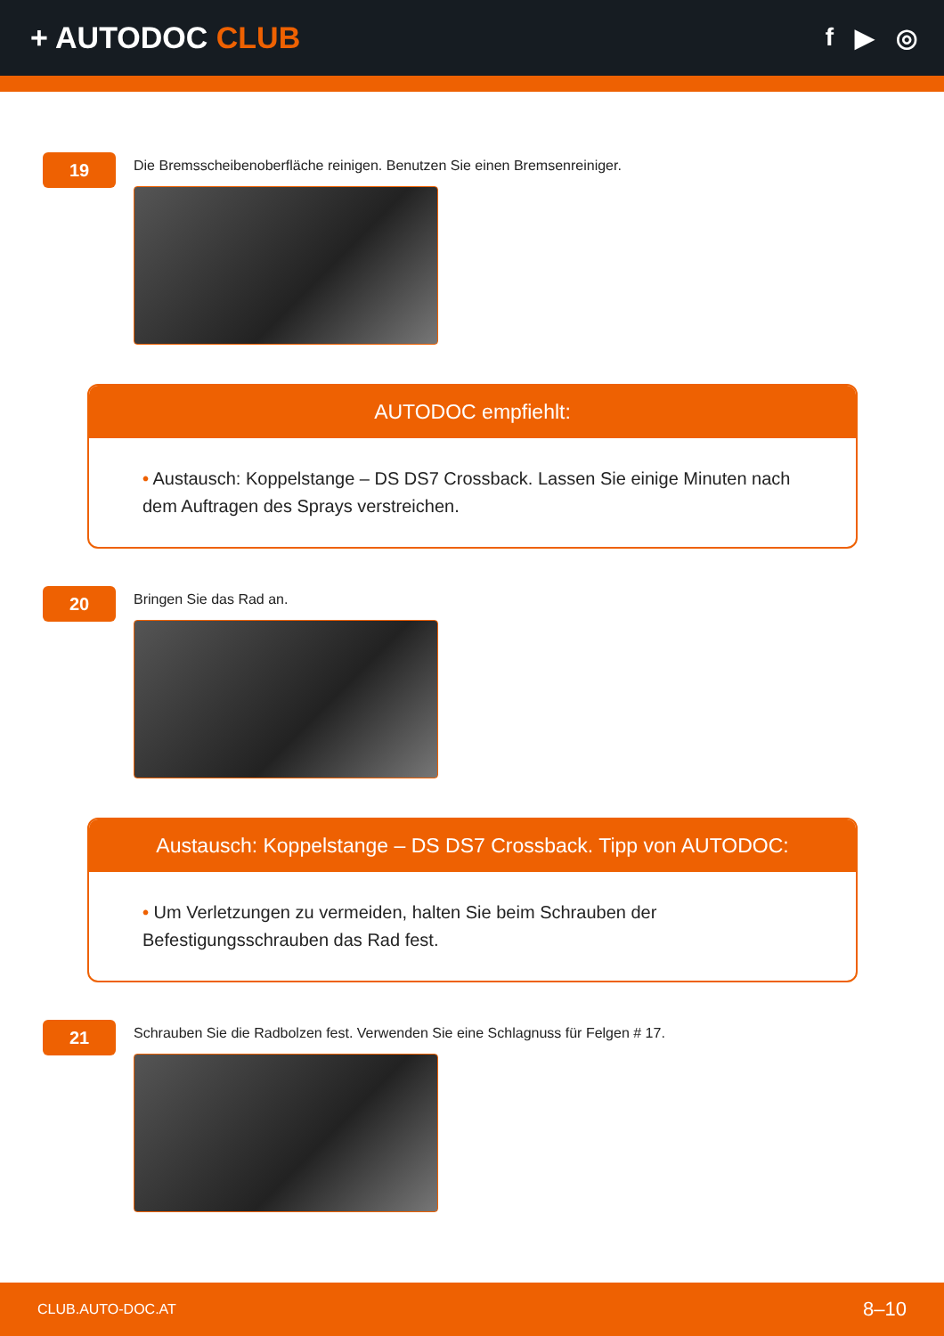+ AUTODOC CLUB
f ▶ ◎
19
Die Bremsscheibenoberfläche reinigen. Benutzen Sie einen Bremsenreiniger.
AUTODOC empfiehlt:
• Austausch: Koppelstange – DS DS7 Crossback. Lassen Sie einige Minuten nach dem Auftragen des Sprays verstreichen.
20
Bringen Sie das Rad an.
Austausch: Koppelstange – DS DS7 Crossback. Tipp von AUTODOC:
• Um Verletzungen zu vermeiden, halten Sie beim Schrauben der Befestigungsschrauben das Rad fest.
21
Schrauben Sie die Radbolzen fest. Verwenden Sie eine Schlagnuss für Felgen # 17.
CLUB.AUTO-DOC.AT 8–10